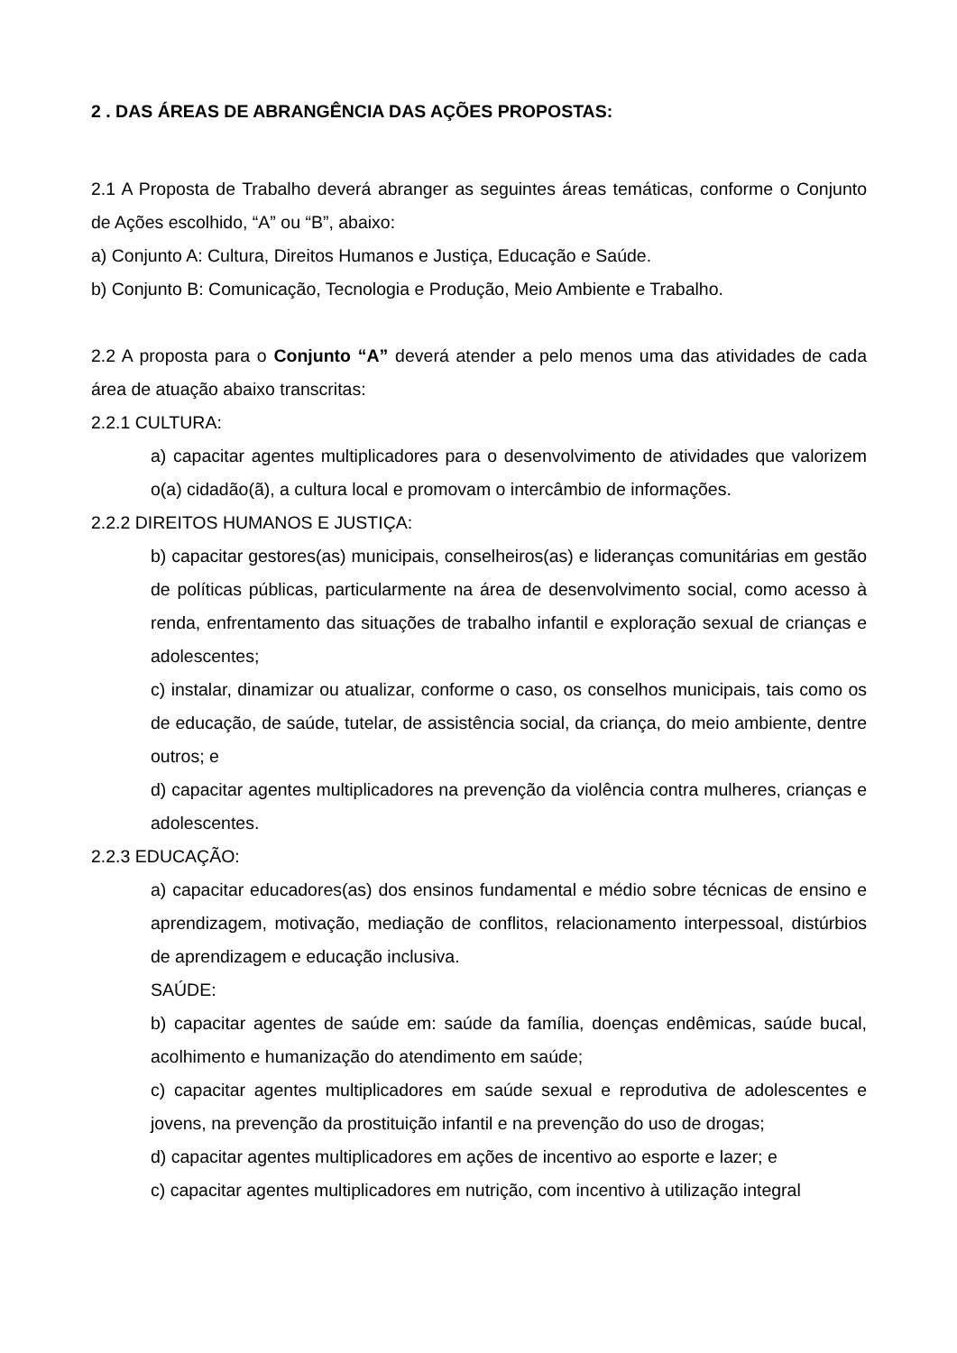2 . DAS ÁREAS DE ABRANGÊNCIA DAS AÇÕES PROPOSTAS:
2.1 A Proposta de Trabalho deverá abranger as seguintes áreas temáticas, conforme o Conjunto de Ações escolhido, “A” ou “B”, abaixo:
a) Conjunto A: Cultura, Direitos Humanos e Justiça, Educação e Saúde.
b) Conjunto B: Comunicação, Tecnologia e Produção, Meio Ambiente e Trabalho.
2.2 A proposta para o Conjunto “A” deverá atender a pelo menos uma das atividades de cada área de atuação abaixo transcritas:
2.2.1 CULTURA:
a) capacitar agentes multiplicadores para o desenvolvimento de atividades que valorizem o(a) cidadão(ã), a cultura local e promovam o intercâmbio de informações.
2.2.2 DIREITOS HUMANOS E JUSTIÇA:
b) capacitar gestores(as) municipais, conselheiros(as) e lideranças comunitárias em gestão de políticas públicas, particularmente na área de desenvolvimento social, como acesso à renda, enfrentamento das situações de trabalho infantil e exploração sexual de crianças e adolescentes;
c) instalar, dinamizar ou atualizar, conforme o caso, os conselhos municipais, tais como os de educação, de saúde, tutelar, de assistência social, da criança, do meio ambiente, dentre outros; e
d) capacitar agentes multiplicadores na prevenção da violência contra mulheres, crianças e adolescentes.
2.2.3 EDUCAÇÃO:
a) capacitar educadores(as) dos ensinos fundamental e médio sobre técnicas de ensino e aprendizagem, motivação, mediação de conflitos, relacionamento interpessoal, distúrbios de aprendizagem e educação inclusiva.
SAÚDE:
b) capacitar agentes de saúde em: saúde da família, doenças endêmicas, saúde bucal, acolhimento e humanização do atendimento em saúde;
c) capacitar agentes multiplicadores em saúde sexual e reprodutiva de adolescentes e jovens, na prevenção da prostituição infantil e na prevenção do uso de drogas;
d) capacitar agentes multiplicadores em ações de incentivo ao esporte e lazer; e
c) capacitar agentes multiplicadores em nutrição, com incentivo à utilização integral